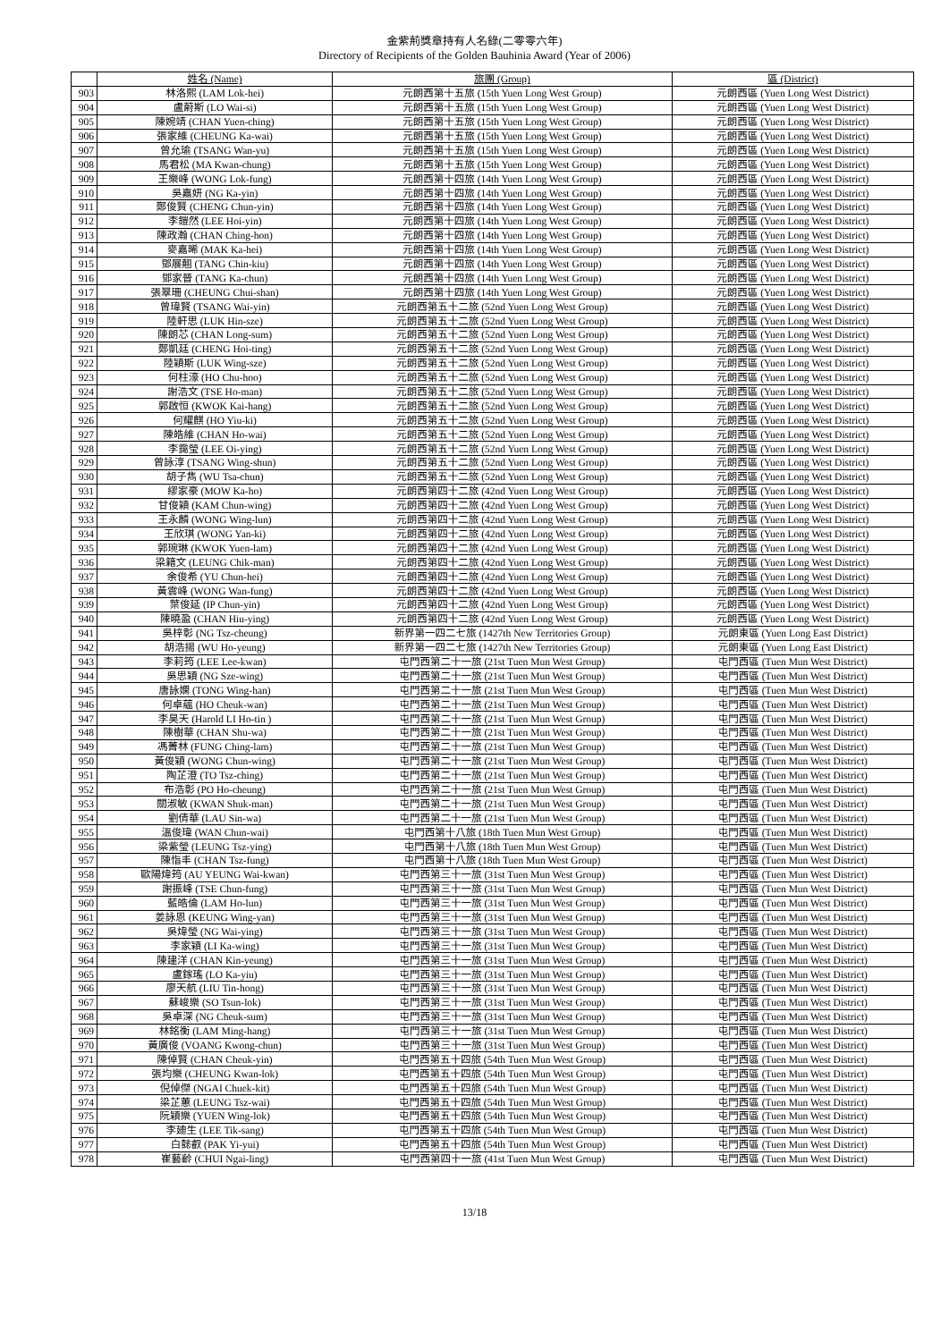金紫荊獎章持有人名錄(二零零六年)
Directory of Recipients of the Golden Bauhinia Award (Year of 2006)
| | 姓名 (Name) | 旅團 (Group) | 區 (District) |
| --- | --- | --- | --- |
| 903 | 林洛熙 (LAM Lok-hei) | 元朗西第十五旅 (15th Yuen Long West Group) | 元朗西區 (Yuen Long West District) |
| 904 | 盧蔚斯 (LO Wai-si) | 元朗西第十五旅 (15th Yuen Long West Group) | 元朗西區 (Yuen Long West District) |
| 905 | 陳婉靖 (CHAN Yuen-ching) | 元朗西第十五旅 (15th Yuen Long West Group) | 元朗西區 (Yuen Long West District) |
| 906 | 張家維 (CHEUNG Ka-wai) | 元朗西第十五旅 (15th Yuen Long West Group) | 元朗西區 (Yuen Long West District) |
| 907 | 曾允瑜 (TSANG Wan-yu) | 元朗西第十五旅 (15th Yuen Long West Group) | 元朗西區 (Yuen Long West District) |
| 908 | 馬君松 (MA Kwan-chung) | 元朗西第十五旅 (15th Yuen Long West Group) | 元朗西區 (Yuen Long West District) |
| 909 | 王樂峰 (WONG Lok-fung) | 元朗西第十四旅 (14th Yuen Long West Group) | 元朗西區 (Yuen Long West District) |
| 910 | 吳嘉妍 (NG Ka-yin) | 元朗西第十四旅 (14th Yuen Long West Group) | 元朗西區 (Yuen Long West District) |
| 911 | 鄭俊賢 (CHENG Chun-yin) | 元朗西第十四旅 (14th Yuen Long West Group) | 元朗西區 (Yuen Long West District) |
| 912 | 李鎧然 (LEE Hoi-yin) | 元朗西第十四旅 (14th Yuen Long West Group) | 元朗西區 (Yuen Long West District) |
| 913 | 陳政瀚 (CHAN Ching-hon) | 元朗西第十四旅 (14th Yuen Long West Group) | 元朗西區 (Yuen Long West District) |
| 914 | 麥嘉晞 (MAK Ka-hei) | 元朗西第十四旅 (14th Yuen Long West Group) | 元朗西區 (Yuen Long West District) |
| 915 | 鄧展翹 (TANG Chin-kiu) | 元朗西第十四旅 (14th Yuen Long West Group) | 元朗西區 (Yuen Long West District) |
| 916 | 鄧家晉 (TANG Ka-chun) | 元朗西第十四旅 (14th Yuen Long West Group) | 元朗西區 (Yuen Long West District) |
| 917 | 張翠珊 (CHEUNG Chui-shan) | 元朗西第十四旅 (14th Yuen Long West Group) | 元朗西區 (Yuen Long West District) |
| 918 | 曾瑋賢 (TSANG Wai-yin) | 元朗西第五十二旅 (52nd Yuen Long West Group) | 元朗西區 (Yuen Long West District) |
| 919 | 陸軒思 (LUK Hin-sze) | 元朗西第五十二旅 (52nd Yuen Long West Group) | 元朗西區 (Yuen Long West District) |
| 920 | 陳朗芯 (CHAN Long-sum) | 元朗西第五十二旅 (52nd Yuen Long West Group) | 元朗西區 (Yuen Long West District) |
| 921 | 鄭凱廷 (CHENG Hoi-ting) | 元朗西第五十二旅 (52nd Yuen Long West Group) | 元朗西區 (Yuen Long West District) |
| 922 | 陸穎斯 (LUK Wing-sze) | 元朗西第五十二旅 (52nd Yuen Long West Group) | 元朗西區 (Yuen Long West District) |
| 923 | 何柱濠 (HO Chu-hoo) | 元朗西第五十二旅 (52nd Yuen Long West Group) | 元朗西區 (Yuen Long West District) |
| 924 | 謝浩文 (TSE Ho-man) | 元朗西第五十二旅 (52nd Yuen Long West Group) | 元朗西區 (Yuen Long West District) |
| 925 | 郭啟恒 (KWOK Kai-hang) | 元朗西第五十二旅 (52nd Yuen Long West Group) | 元朗西區 (Yuen Long West District) |
| 926 | 何耀麒 (HO Yiu-ki) | 元朗西第五十二旅 (52nd Yuen Long West Group) | 元朗西區 (Yuen Long West District) |
| 927 | 陳皓維 (CHAN Ho-wai) | 元朗西第五十二旅 (52nd Yuen Long West Group) | 元朗西區 (Yuen Long West District) |
| 928 | 李靄瑩 (LEE Oi-ying) | 元朗西第五十二旅 (52nd Yuen Long West Group) | 元朗西區 (Yuen Long West District) |
| 929 | 曾詠淳 (TSANG Wing-shun) | 元朗西第五十二旅 (52nd Yuen Long West Group) | 元朗西區 (Yuen Long West District) |
| 930 | 胡子雋 (WU Tsa-chun) | 元朗西第五十二旅 (52nd Yuen Long West Group) | 元朗西區 (Yuen Long West District) |
| 931 | 繆家豪 (MOW Ka-ho) | 元朗西第四十二旅 (42nd Yuen Long West Group) | 元朗西區 (Yuen Long West District) |
| 932 | 甘俊穎 (KAM Chun-wing) | 元朗西第四十二旅 (42nd Yuen Long West Group) | 元朗西區 (Yuen Long West District) |
| 933 | 王永麟 (WONG Wing-lun) | 元朗西第四十二旅 (42nd Yuen Long West Group) | 元朗西區 (Yuen Long West District) |
| 934 | 王欣琪 (WONG Yan-ki) | 元朗西第四十二旅 (42nd Yuen Long West Group) | 元朗西區 (Yuen Long West District) |
| 935 | 郭琬琳 (KWOK Yuen-lam) | 元朗西第四十二旅 (42nd Yuen Long West Group) | 元朗西區 (Yuen Long West District) |
| 936 | 梁籍文 (LEUNG Chik-man) | 元朗西第四十二旅 (42nd Yuen Long West Group) | 元朗西區 (Yuen Long West District) |
| 937 | 余俊希 (YU Chun-hei) | 元朗西第四十二旅 (42nd Yuen Long West Group) | 元朗西區 (Yuen Long West District) |
| 938 | 黃雲峰 (WONG Wan-fung) | 元朗西第四十二旅 (42nd Yuen Long West Group) | 元朗西區 (Yuen Long West District) |
| 939 | 葉俊延 (IP Chun-yin) | 元朗西第四十二旅 (42nd Yuen Long West Group) | 元朗西區 (Yuen Long West District) |
| 940 | 陳曉盈 (CHAN Hiu-ying) | 元朗西第四十二旅 (42nd Yuen Long West Group) | 元朗西區 (Yuen Long West District) |
| 941 | 吳梓彰 (NG Tsz-cheung) | 新界第一四二七旅 (1427th New Territories Group) | 元朗東區 (Yuen Long East District) |
| 942 | 胡浩揚 (WU Ho-yeung) | 新界第一四二七旅 (1427th New Territories Group) | 元朗東區 (Yuen Long East District) |
| 943 | 李莉筠 (LEE Lee-kwan) | 屯門西第二十一旅 (21st Tuen Mun West Group) | 屯門西區 (Tuen Mun West District) |
| 944 | 吳思穎 (NG Sze-wing) | 屯門西第二十一旅 (21st Tuen Mun West Group) | 屯門西區 (Tuen Mun West District) |
| 945 | 唐詠嫻 (TONG Wing-han) | 屯門西第二十一旅 (21st Tuen Mun West Group) | 屯門西區 (Tuen Mun West District) |
| 946 | 何卓蘊 (HO Cheuk-wan) | 屯門西第二十一旅 (21st Tuen Mun West Group) | 屯門西區 (Tuen Mun West District) |
| 947 | 李昊天 (Harold LI Ho-tin ) | 屯門西第二十一旅 (21st Tuen Mun West Group) | 屯門西區 (Tuen Mun West District) |
| 948 | 陳樹華 (CHAN Shu-wa) | 屯門西第二十一旅 (21st Tuen Mun West Group) | 屯門西區 (Tuen Mun West District) |
| 949 | 馮菁林 (FUNG Ching-lam) | 屯門西第二十一旅 (21st Tuen Mun West Group) | 屯門西區 (Tuen Mun West District) |
| 950 | 黃俊穎 (WONG Chun-wing) | 屯門西第二十一旅 (21st Tuen Mun West Group) | 屯門西區 (Tuen Mun West District) |
| 951 | 陶芷澄 (TO Tsz-ching) | 屯門西第二十一旅 (21st Tuen Mun West Group) | 屯門西區 (Tuen Mun West District) |
| 952 | 布浩彰 (PO Ho-cheung) | 屯門西第二十一旅 (21st Tuen Mun West Group) | 屯門西區 (Tuen Mun West District) |
| 953 | 關淑敏 (KWAN Shuk-man) | 屯門西第二十一旅 (21st Tuen Mun West Group) | 屯門西區 (Tuen Mun West District) |
| 954 | 劉倩華 (LAU Sin-wa) | 屯門西第二十一旅 (21st Tuen Mun West Group) | 屯門西區 (Tuen Mun West District) |
| 955 | 溫俊瑋 (WAN Chun-wai) | 屯門西第十八旅 (18th Tuen Mun West Group) | 屯門西區 (Tuen Mun West District) |
| 956 | 梁紫瑩 (LEUNG Tsz-ying) | 屯門西第十八旅 (18th Tuen Mun West Group) | 屯門西區 (Tuen Mun West District) |
| 957 | 陳恉丰 (CHAN Tsz-fung) | 屯門西第十八旅 (18th Tuen Mun West Group) | 屯門西區 (Tuen Mun West District) |
| 958 | 歐陽煒筠 (AU YEUNG Wai-kwan) | 屯門西第三十一旅 (31st Tuen Mun West Group) | 屯門西區 (Tuen Mun West District) |
| 959 | 謝振峰 (TSE Chun-fung) | 屯門西第三十一旅 (31st Tuen Mun West Group) | 屯門西區 (Tuen Mun West District) |
| 960 | 藍皓倫 (LAM Ho-lun) | 屯門西第三十一旅 (31st Tuen Mun West Group) | 屯門西區 (Tuen Mun West District) |
| 961 | 姜詠恩 (KEUNG Wing-yan) | 屯門西第三十一旅 (31st Tuen Mun West Group) | 屯門西區 (Tuen Mun West District) |
| 962 | 吳煒瑩 (NG Wai-ying) | 屯門西第三十一旅 (31st Tuen Mun West Group) | 屯門西區 (Tuen Mun West District) |
| 963 | 李家穎 (LI Ka-wing) | 屯門西第三十一旅 (31st Tuen Mun West Group) | 屯門西區 (Tuen Mun West District) |
| 964 | 陳建洋 (CHAN Kin-yeung) | 屯門西第三十一旅 (31st Tuen Mun West Group) | 屯門西區 (Tuen Mun West District) |
| 965 | 盧鎵瑤 (LO Ka-yiu) | 屯門西第三十一旅 (31st Tuen Mun West Group) | 屯門西區 (Tuen Mun West District) |
| 966 | 廖天航 (LIU Tin-hong) | 屯門西第三十一旅 (31st Tuen Mun West Group) | 屯門西區 (Tuen Mun West District) |
| 967 | 蘇峻樂 (SO Tsun-lok) | 屯門西第三十一旅 (31st Tuen Mun West Group) | 屯門西區 (Tuen Mun West District) |
| 968 | 吳卓深 (NG Cheuk-sum) | 屯門西第三十一旅 (31st Tuen Mun West Group) | 屯門西區 (Tuen Mun West District) |
| 969 | 林銘衡 (LAM Ming-hang) | 屯門西第三十一旅 (31st Tuen Mun West Group) | 屯門西區 (Tuen Mun West District) |
| 970 | 黃廣俊 (VOANG Kwong-chun) | 屯門西第三十一旅 (31st Tuen Mun West Group) | 屯門西區 (Tuen Mun West District) |
| 971 | 陳倬賢 (CHAN Cheuk-yin) | 屯門西第五十四旅 (54th Tuen Mun West Group) | 屯門西區 (Tuen Mun West District) |
| 972 | 張均樂 (CHEUNG Kwan-lok) | 屯門西第五十四旅 (54th Tuen Mun West Group) | 屯門西區 (Tuen Mun West District) |
| 973 | 倪倬傑 (NGAI Chuek-kit) | 屯門西第五十四旅 (54th Tuen Mun West Group) | 屯門西區 (Tuen Mun West District) |
| 974 | 梁芷蕙 (LEUNG Tsz-wai) | 屯門西第五十四旅 (54th Tuen Mun West Group) | 屯門西區 (Tuen Mun West District) |
| 975 | 阮穎樂 (YUEN Wing-lok) | 屯門西第五十四旅 (54th Tuen Mun West Group) | 屯門西區 (Tuen Mun West District) |
| 976 | 李廸生 (LEE Tik-sang) | 屯門西第五十四旅 (54th Tuen Mun West Group) | 屯門西區 (Tuen Mun West District) |
| 977 | 白懿叡 (PAK Yi-yui) | 屯門西第五十四旅 (54th Tuen Mun West Group) | 屯門西區 (Tuen Mun West District) |
| 978 | 崔藝齡 (CHUI Ngai-ling) | 屯門西第四十一旅 (41st Tuen Mun West Group) | 屯門西區 (Tuen Mun West District) |
13/18